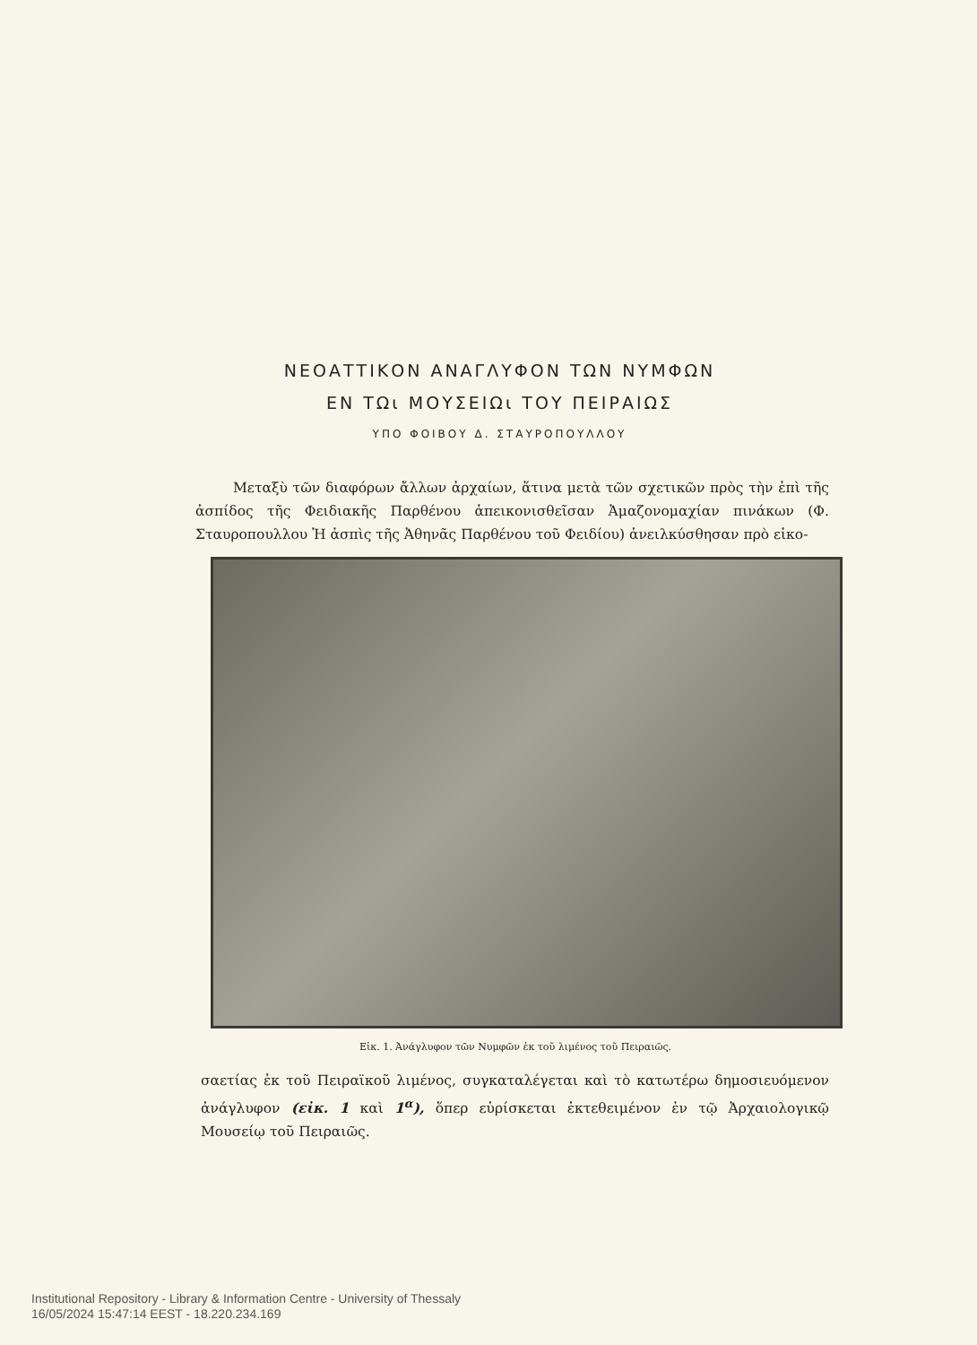ΝΕΟΑΤΤΙΚΟΝ ΑΝΑΓΛΥΦΟΝ ΤΩΝ ΝΥΜΦΩΝ
ΕΝ ΤΩι ΜΟΥΣΕΙΩι ΤΟΥ ΠΕΙΡΑΙΩΣ
ΥΠΟ ΦΟΙΒΟΥ Δ. ΣΤΑΥΡΟΠΟΥΛΛΟΥ
Μεταξὺ τῶν διαφόρων ἄλλων ἀρχαίων, ἅτινα μετὰ τῶν σχετικῶν πρὸς τὴν ἐπὶ τῆς ἀσπίδος τῆς Φειδιακῆς Παρθένου ἀπεικονισθεῖσαν Ἀμαζονομαχίαν πινάκων (Φ. Σταυροπουλλου Ἡ ἀσπὶς τῆς Ἀθηνᾶς Παρθένου τοῦ Φειδίου) ἀνειλκύσθησαν πρὸ εἰκο-
Εἰκ. 1. Ἀνάγλυφον τῶν Νυμφῶν ἐκ τοῦ λιμένος τοῦ Πειραιῶς.
σαετίας ἐκ τοῦ Πειραϊκοῦ λιμένος, συγκαταλέγεται καὶ τὸ κατωτέρω δημοσιευόμενον ἀνάγλυφον (εἰκ. 1 καὶ 1<sup>α</sup>), ὅπερ εὑρίσκεται ἐκτεθειμένον ἐν τῷ Ἀρχαιολογικῷ Μουσείῳ τοῦ Πειραιῶς.
Institutional Repository - Library & Information Centre - University of Thessaly
16/05/2024 15:47:14 EEST - 18.220.234.169